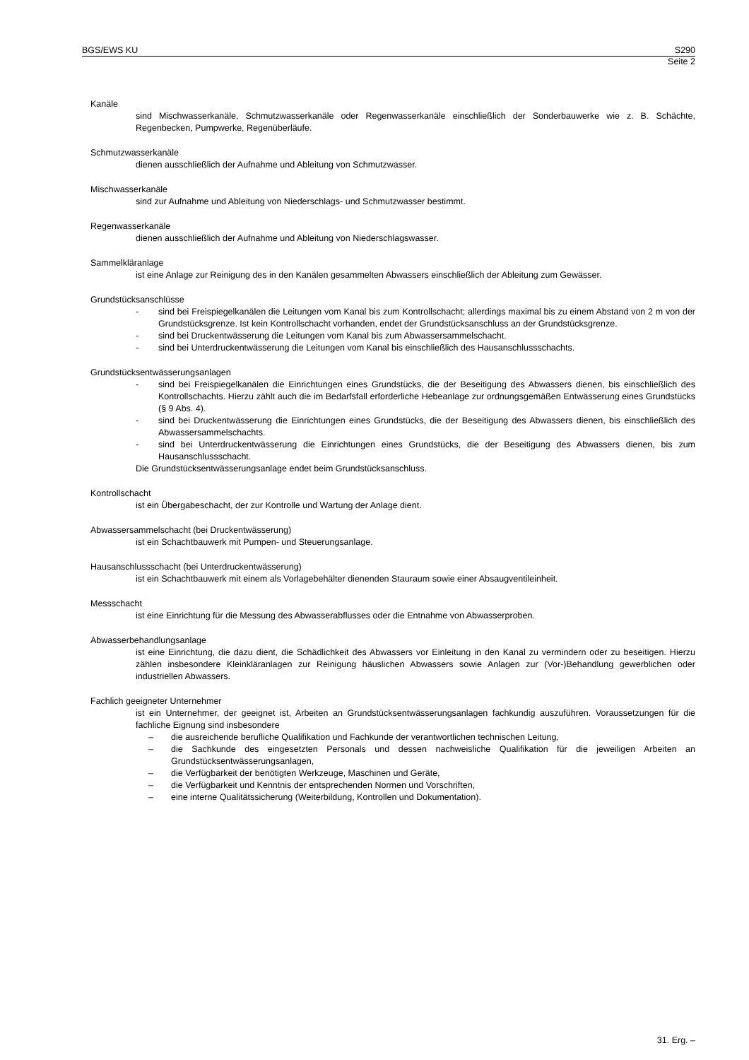BGS/EWS KU S290
Seite 2
Kanäle
sind Mischwasserkanäle, Schmutzwasserkanäle oder Regenwasserkanäle einschließlich der Sonderbauwerke wie z. B. Schächte, Regenbecken, Pumpwerke, Regenüberläufe.
Schmutzwasserkanäle
dienen ausschließlich der Aufnahme und Ableitung von Schmutzwasser.
Mischwasserkanäle
sind zur Aufnahme und Ableitung von Niederschlags- und Schmutzwasser bestimmt.
Regenwasserkanäle
dienen ausschließlich der Aufnahme und Ableitung von Niederschlagswasser.
Sammelkläranlage
ist eine Anlage zur Reinigung des in den Kanälen gesammelten Abwassers einschließlich der Ableitung zum Gewässer.
Grundstücksanschlüsse
- sind bei Freispiegelkanälen die Leitungen vom Kanal bis zum Kontrollschacht; allerdings maximal bis zu einem Abstand von 2 m von der Grundstücksgrenze. Ist kein Kontrollschacht vorhanden, endet der Grundstücksanschluss an der Grundstücksgrenze.
- sind bei Druckentwässerung die Leitungen vom Kanal bis zum Abwassersammelschacht.
- sind bei Unterdruckentwässerung die Leitungen vom Kanal bis einschließlich des Hausanschlussschachts.
Grundstücksentwässerungsanlagen
- sind bei Freispiegelkanälen die Einrichtungen eines Grundstücks, die der Beseitigung des Abwassers dienen, bis einschließlich des Kontrollschachts. Hierzu zählt auch die im Bedarfsfall erforderliche Hebeanlage zur ordnungsgemäßen Entwässerung eines Grundstücks (§ 9 Abs. 4).
- sind bei Druckentwässerung die Einrichtungen eines Grundstücks, die der Beseitigung des Abwassers dienen, bis einschließlich des Abwassersammelschachts.
- sind bei Unterdruckentwässerung die Einrichtungen eines Grundstücks, die der Beseitigung des Abwassers dienen, bis zum Hausanschlussschacht.
Die Grundstücksentwässerungsanlage endet beim Grundstücksanschluss.
Kontrollschacht
ist ein Übergabeschacht, der zur Kontrolle und Wartung der Anlage dient.
Abwassersammelschacht (bei Druckentwässerung)
ist ein Schachtbauwerk mit Pumpen- und Steuerungsanlage.
Hausanschlussschacht (bei Unterdruckentwässerung)
ist ein Schachtbauwerk mit einem als Vorlagebehälter dienenden Stauraum sowie einer Absaugventileinheit.
Messschacht
ist eine Einrichtung für die Messung des Abwasserabflusses oder die Entnahme von Abwasserproben.
Abwasserbehandlungsanlage
ist eine Einrichtung, die dazu dient, die Schädlichkeit des Abwassers vor Einleitung in den Kanal zu vermindern oder zu beseitigen. Hierzu zählen insbesondere Kleinkläranlagen zur Reinigung häuslichen Abwassers sowie Anlagen zur (Vor-)Behandlung gewerblichen oder industriellen Abwassers.
Fachlich geeigneter Unternehmer
ist ein Unternehmer, der geeignet ist, Arbeiten an Grundstücksentwässerungsanlagen fachkundig auszuführen. Voraussetzungen für die fachliche Eignung sind insbesondere
– die ausreichende berufliche Qualifikation und Fachkunde der verantwortlichen technischen Leitung,
– die Sachkunde des eingesetzten Personals und dessen nachweisliche Qualifikation für die jeweiligen Arbeiten an Grundstücksentwässerungsanlagen,
– die Verfügbarkeit der benötigten Werkzeuge, Maschinen und Geräte,
– die Verfügbarkeit und Kenntnis der entsprechenden Normen und Vorschriften,
– eine interne Qualitätssicherung (Weiterbildung, Kontrollen und Dokumentation).
31. Erg. –